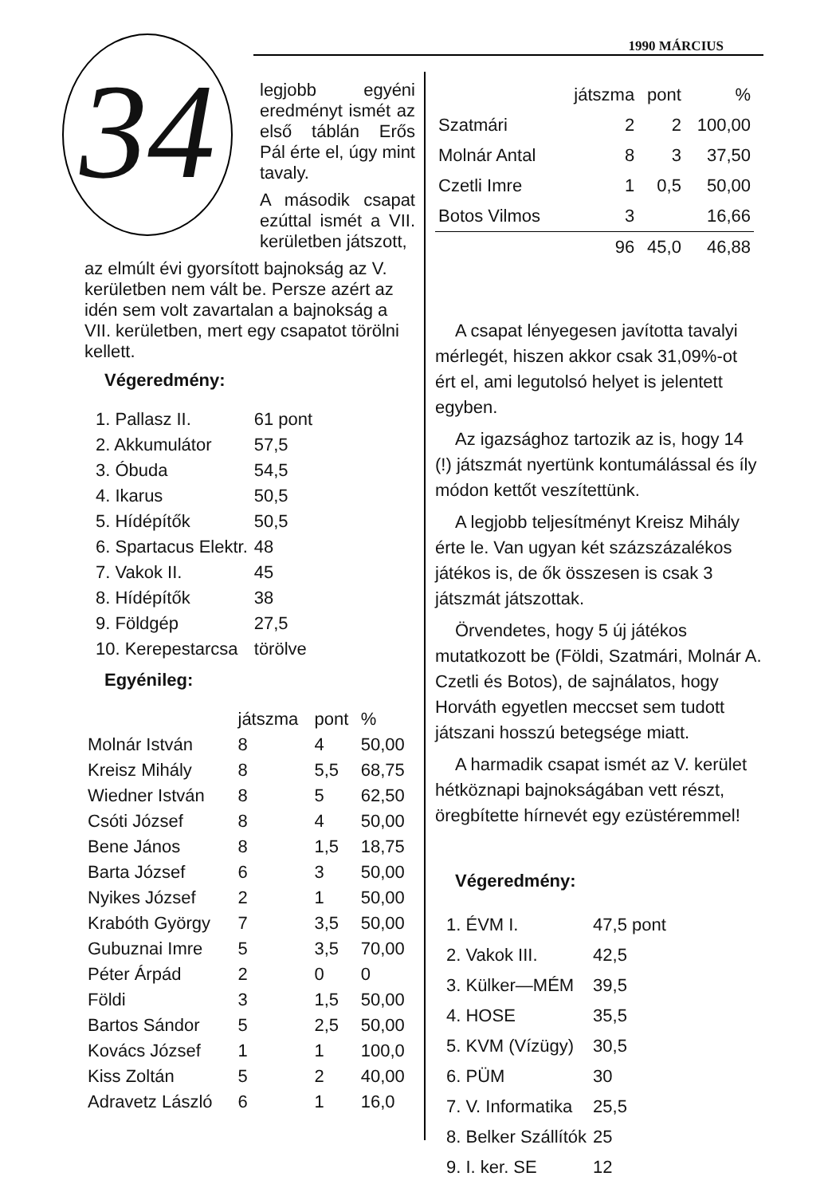1990 MÁRCIUS
34
legjobb egyéni eredményt ismét az első táblán Erős Pál érte el, úgy mint tavaly.
A második csapat ezúttal ismét a VII. kerületben játszott,
az elmúlt évi gyorsított bajnokság az V. kerületben nem vált be. Persze azért az idén sem volt zavartalan a bajnokság a VII. kerületben, mert egy csapatot törölni kellett.
Végeredmény:
| 1. Pallasz II. | 61 pont |
| 2. Akkumulátor | 57,5 |
| 3. Óbuda | 54,5 |
| 4. Ikarus | 50,5 |
| 5. Hídépítők | 50,5 |
| 6. Spartacus Elektr. | 48 |
| 7. Vakok II. | 45 |
| 8. Hídépítők | 38 |
| 9. Földgép | 27,5 |
| 10. Kerepestarcsa | törölve |
Egyénileg:
| | játszma | pont | % |
| --- | --- | --- | --- |
| Molnár István | 8 | 4 | 50,00 |
| Kreisz Mihály | 8 | 5,5 | 68,75 |
| Wiedner István | 8 | 5 | 62,50 |
| Csóti József | 8 | 4 | 50,00 |
| Bene János | 8 | 1,5 | 18,75 |
| Barta József | 6 | 3 | 50,00 |
| Nyikes József | 2 | 1 | 50,00 |
| Krabóth György | 7 | 3,5 | 50,00 |
| Gubuznai Imre | 5 | 3,5 | 70,00 |
| Péter Árpád | 2 | 0 | 0 |
| Földi | 3 | 1,5 | 50,00 |
| Bartos Sándor | 5 | 2,5 | 50,00 |
| Kovács József | 1 | 1 | 100,0 |
| Kiss Zoltán | 5 | 2 | 40,00 |
| Adravetz László | 6 | 1 | 16,0 |
| | játszma | pont | % |
| --- | --- | --- | --- |
| Szatmári | 2 | 2 | 100,00 |
| Molnár Antal | 8 | 3 | 37,50 |
| Czetli Imre | 1 | 0,5 | 50,00 |
| Botos Vilmos | 3 | | 16,66 |
| | 96 | 45,0 | 46,88 |
A csapat lényegesen javította tavalyi mérlegét, hiszen akkor csak 31,09%-ot ért el, ami legutolsó helyet is jelentett egyben.
Az igazsághoz tartozik az is, hogy 14 (!) játszmát nyertünk kontumálással és íly módon kettőt veszítettünk.
A legjobb teljesítményt Kreisz Mihály érte le. Van ugyan két százszázalékos játékos is, de ők összesen is csak 3 játszmát játszottak.
Örvendetes, hogy 5 új játékos mutatkozott be (Földi, Szatmári, Molnár A. Czetli és Botos), de sajnálatos, hogy Horváth egyetlen meccset sem tudott játszani hosszú betegsége miatt.
A harmadik csapat ismét az V. kerület hétköznapi bajnokságában vett részt, öregbítette hírnevét egy ezüstéremmel!
Végeredmény:
| 1. ÉVM I. | 47,5 pont |
| 2. Vakok III. | 42,5 |
| 3. Külker—MÉM | 39,5 |
| 4. HOSE | 35,5 |
| 5. KVM (Vízügy) | 30,5 |
| 6. PÜM | 30 |
| 7. V. Informatika | 25,5 |
| 8. Belker Szállítók | 25 |
| 9. I. ker. SE | 12 |